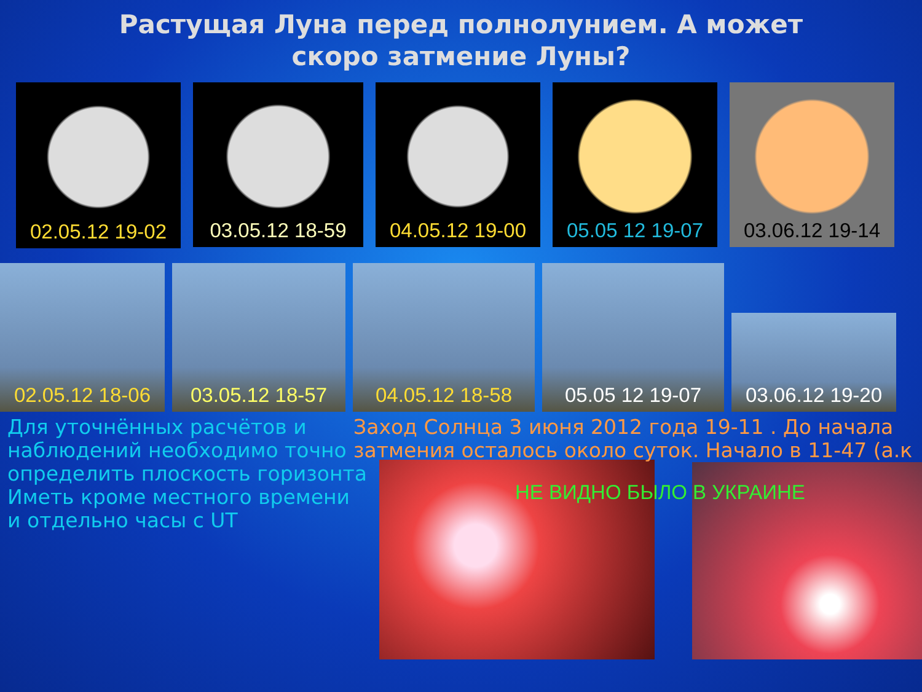Растущая Луна перед полнолунием. А может скоро затмение Луны?
02.05.12 19-02
03.05.12 18-59
04.05.12 19-00
05.05 12 19-07
03.06.12 19-14
02.05.12 18-06
03.05.12 18-57
04.05.12 18-58
05.05 12 19-07
03.06.12 19-20
Для уточнённых расчётов и
наблюдений необходимо точно
определить плоскость горизонта
Иметь кроме местного времени
и отдельно часы с UT
Заход Солнца 3 июня 2012 года 19-11 . До начала
затмения осталось около суток. Начало в 11-47 (а.к
НЕ ВИДНО БЫЛО В УКРАИНЕ